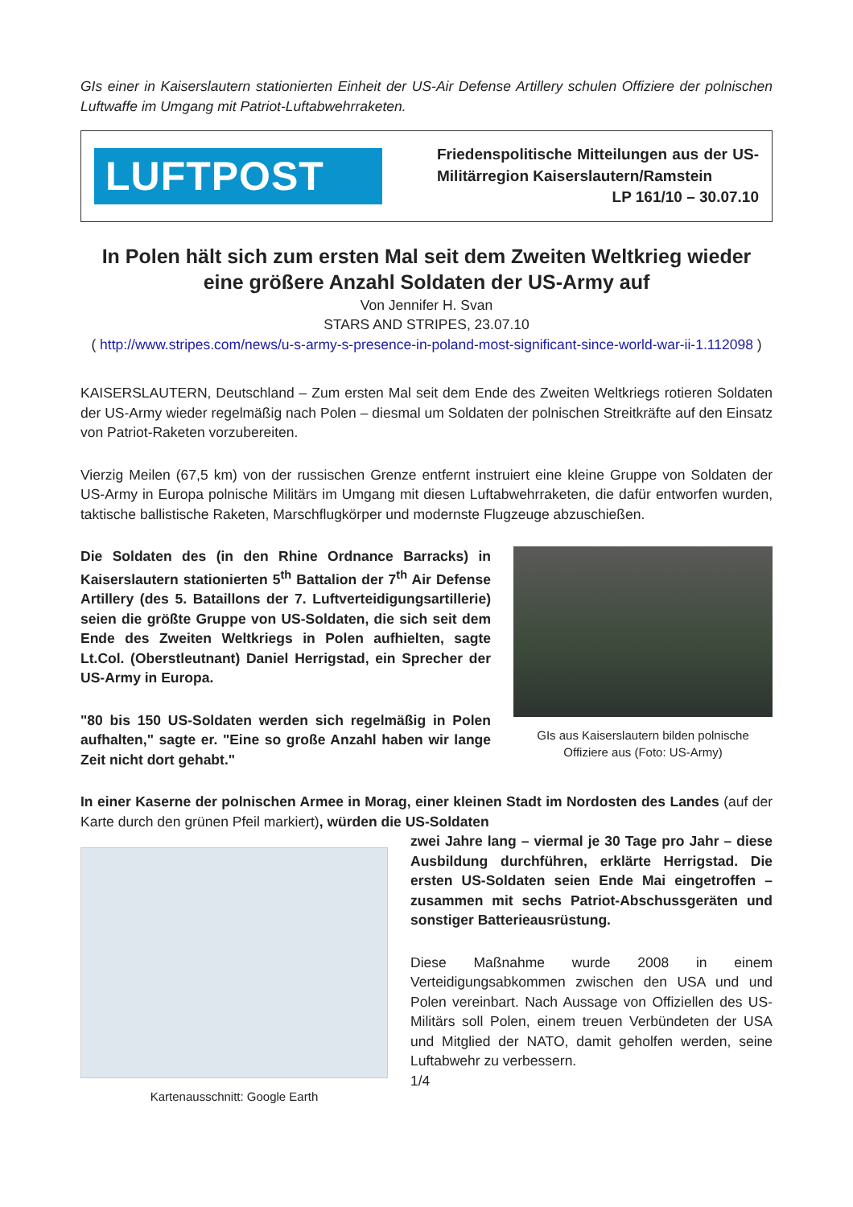GIs einer in Kaiserslautern stationierten Einheit der US-Air Defense Artillery schulen Offiziere der polnischen Luftwaffe im Umgang mit Patriot-Luftabwehrraketen.
LUFTPOST
Friedenspolitische Mitteilungen aus der US-Militärregion Kaiserslautern/Ramstein
LP 161/10 – 30.07.10
In Polen hält sich zum ersten Mal seit dem Zweiten Weltkrieg wieder eine größere Anzahl Soldaten der US-Army auf
Von Jennifer H. Svan
STARS AND STRIPES, 23.07.10
( http://www.stripes.com/news/u-s-army-s-presence-in-poland-most-significant-since-world-war-ii-1.112098 )
KAISERSLAUTERN, Deutschland – Zum ersten Mal seit dem Ende des Zweiten Weltkriegs rotieren Soldaten der US-Army wieder regelmäßig nach Polen – diesmal um Soldaten der polnischen Streitkräfte auf den Einsatz von Patriot-Raketen vorzubereiten.
Vierzig Meilen (67,5 km) von der russischen Grenze entfernt instruiert eine kleine Gruppe von Soldaten der US-Army in Europa polnische Militärs im Umgang mit diesen Luftabwehrraketen, die dafür entworfen wurden, taktische ballistische Raketen, Marschflugkörper und modernste Flugzeuge abzuschießen.
Die Soldaten des (in den Rhine Ordnance Barracks) in Kaiserslautern stationierten 5<sup>th</sup> Battalion der 7<sup>th</sup> Air Defense Artillery (des 5. Bataillons der 7. Luftverteidigungsartillerie) seien die größte Gruppe von US-Soldaten, die sich seit dem Ende des Zweiten Weltkriegs in Polen aufhielten, sagte Lt.Col. (Oberstleutnant) Daniel Herrigstad, ein Sprecher der US-Army in Europa.
"80 bis 150 US-Soldaten werden sich regelmäßig in Polen aufhalten," sagte er. "Eine so große Anzahl haben wir lange Zeit nicht dort gehabt."
GIs aus Kaiserslautern bilden polnische Offiziere aus (Foto: US-Army)
In einer Kaserne der polnischen Armee in Morag, einer kleinen Stadt im Nordosten des Landes (auf der Karte durch den grünen Pfeil markiert), würden die US-Soldaten
Kartenausschnitt: Google Earth
zwei Jahre lang – viermal je 30 Tage pro Jahr – diese Ausbildung durchführen, erklärte Herrigstad. Die ersten US-Soldaten seien Ende Mai eingetroffen – zusammen mit sechs Patriot-Abschussgeräten und sonstiger Batterieausrüstung.
Diese Maßnahme wurde 2008 in einem Verteidigungsabkommen zwischen den USA und und Polen vereinbart. Nach Aussage von Offiziellen des US-Militärs soll Polen, einem treuen Verbündeten der USA und Mitglied der NATO, damit geholfen werden, seine Luftabwehr zu verbessern.
1/4